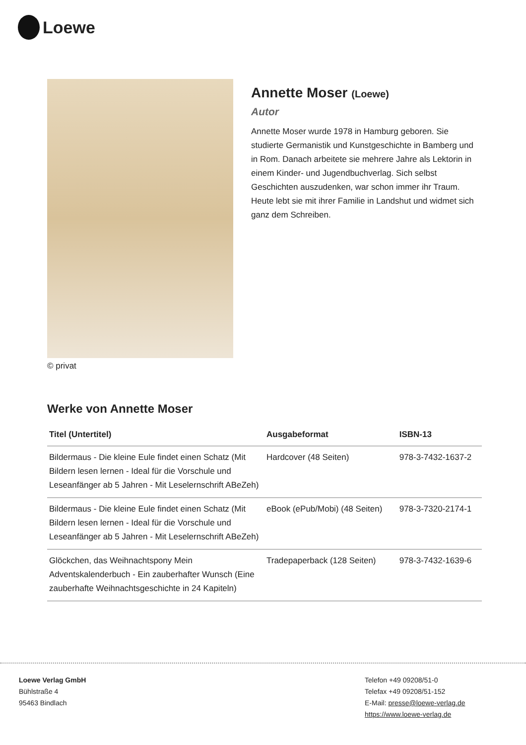Loewe
© privat
Annette Moser (Loewe)
Autor
Annette Moser wurde 1978 in Hamburg geboren. Sie studierte Germanistik und Kunstgeschichte in Bamberg und in Rom. Danach arbeitete sie mehrere Jahre als Lektorin in einem Kinder- und Jugendbuchverlag. Sich selbst Geschichten auszudenken, war schon immer ihr Traum. Heute lebt sie mit ihrer Familie in Landshut und widmet sich ganz dem Schreiben.
Werke von Annette Moser
| Titel (Untertitel) | Ausgabeformat | ISBN-13 |
| --- | --- | --- |
| Bildermaus - Die kleine Eule findet einen Schatz (Mit Bildern lesen lernen - Ideal für die Vorschule und Leseanfänger ab 5 Jahren - Mit Leselernschrift ABeZeh) | Hardcover (48 Seiten) | 978-3-7432-1637-2 |
| Bildermaus - Die kleine Eule findet einen Schatz (Mit Bildern lesen lernen - Ideal für die Vorschule und Leseanfänger ab 5 Jahren - Mit Leselernschrift ABeZeh) | eBook (ePub/Mobi) (48 Seiten) | 978-3-7320-2174-1 |
| Glöckchen, das Weihnachtspony Mein Adventskalenderbuch - Ein zauberhafter Wunsch (Eine zauberhafte Weihnachtsgeschichte in 24 Kapiteln) | Tradepaperback (128 Seiten) | 978-3-7432-1639-6 |
Loewe Verlag GmbH
Bühlstraße 4
95463 Bindlach
Telefon +49 09208/51-0
Telefax +49 09208/51-152
E-Mail: presse@loewe-verlag.de
https://www.loewe-verlag.de